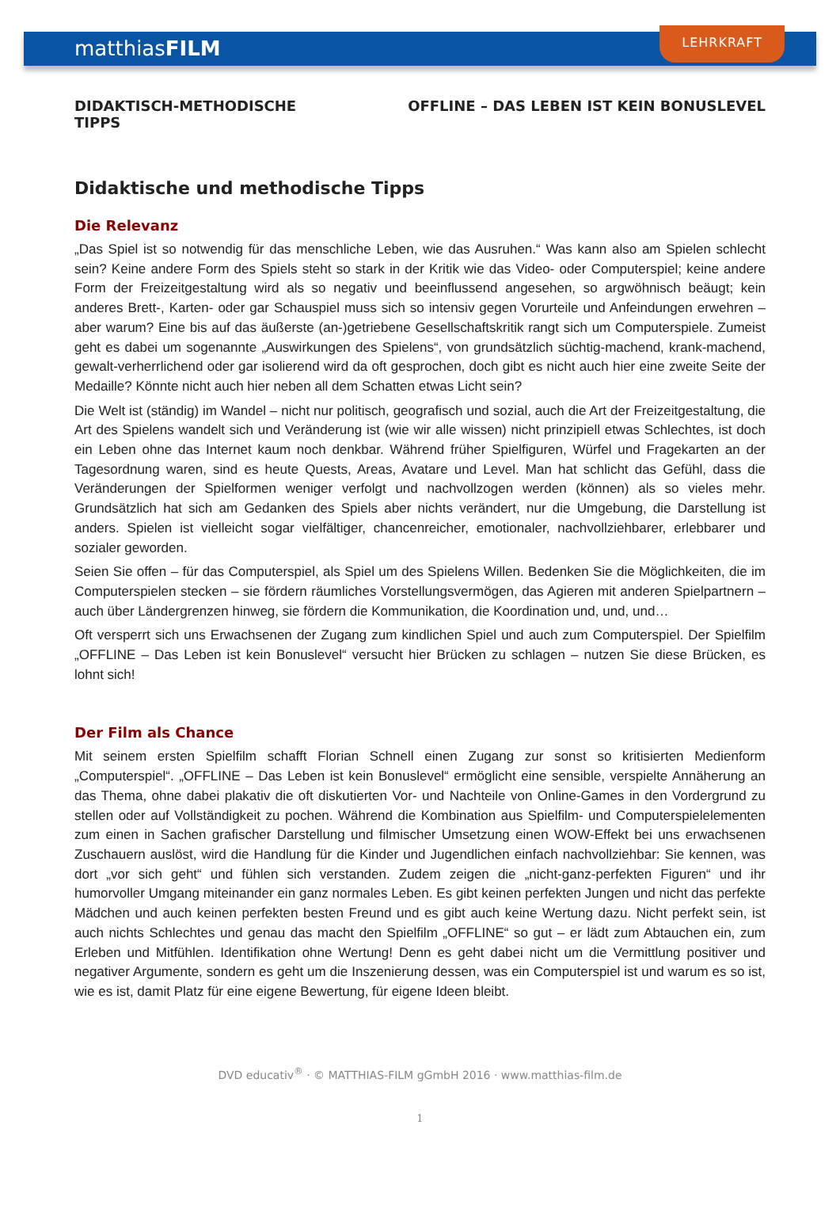matthiasFILM
LEHRKRAFT
DIDAKTISCH-METHODISCHE
TIPPS
OFFLINE – DAS LEBEN IST KEIN BONUSLEVEL
Didaktische und methodische Tipps
Die Relevanz
„Das Spiel ist so notwendig für das menschliche Leben, wie das Ausruhen.“ Was kann also am Spielen schlecht sein? Keine andere Form des Spiels steht so stark in der Kritik wie das Video- oder Computerspiel; keine andere Form der Freizeitgestaltung wird als so negativ und beeinflussend angesehen, so argwöhnisch beäugt; kein anderes Brett-, Karten- oder gar Schauspiel muss sich so intensiv gegen Vorurteile und Anfeindungen erwehren – aber warum? Eine bis auf das äußerste (an-)getriebene Gesellschaftskritik rangt sich um Computerspiele. Zumeist geht es dabei um sogenannte „Auswirkungen des Spielens“, von grundsätzlich süchtig-machend, krank-machend, gewalt-verherrlichend oder gar isolierend wird da oft gesprochen, doch gibt es nicht auch hier eine zweite Seite der Medaille? Könnte nicht auch hier neben all dem Schatten etwas Licht sein?
Die Welt ist (ständig) im Wandel – nicht nur politisch, geografisch und sozial, auch die Art der Freizeitgestaltung, die Art des Spielens wandelt sich und Veränderung ist (wie wir alle wissen) nicht prinzipiell etwas Schlechtes, ist doch ein Leben ohne das Internet kaum noch denkbar. Während früher Spielfiguren, Würfel und Fragekarten an der Tagesordnung waren, sind es heute Quests, Areas, Avatare und Level. Man hat schlicht das Gefühl, dass die Veränderungen der Spielformen weniger verfolgt und nachvollzogen werden (können) als so vieles mehr. Grundsätzlich hat sich am Gedanken des Spiels aber nichts verändert, nur die Umgebung, die Darstellung ist anders. Spielen ist vielleicht sogar vielfältiger, chancenreicher, emotionaler, nachvollziehbarer, erlebbarer und sozialer geworden.
Seien Sie offen – für das Computerspiel, als Spiel um des Spielens Willen. Bedenken Sie die Möglichkeiten, die im Computerspielen stecken – sie fördern räumliches Vorstellungsvermögen, das Agieren mit anderen Spielpartnern – auch über Ländergrenzen hinweg, sie fördern die Kommunikation, die Koordination und, und, und…
Oft versperrt sich uns Erwachsenen der Zugang zum kindlichen Spiel und auch zum Computerspiel. Der Spielfilm „OFFLINE – Das Leben ist kein Bonuslevel“ versucht hier Brücken zu schlagen – nutzen Sie diese Brücken, es lohnt sich!
Der Film als Chance
Mit seinem ersten Spielfilm schafft Florian Schnell einen Zugang zur sonst so kritisierten Medienform „Computerspiel“. „OFFLINE – Das Leben ist kein Bonuslevel“ ermöglicht eine sensible, verspielte Annäherung an das Thema, ohne dabei plakativ die oft diskutierten Vor- und Nachteile von Online-Games in den Vordergrund zu stellen oder auf Vollständigkeit zu pochen. Während die Kombination aus Spielfilm- und Computerspielelementen zum einen in Sachen grafischer Darstellung und filmischer Umsetzung einen WOW-Effekt bei uns erwachsenen Zuschauern auslöst, wird die Handlung für die Kinder und Jugendlichen einfach nachvollziehbar: Sie kennen, was dort „vor sich geht“ und fühlen sich verstanden. Zudem zeigen die „nicht-ganz-perfekten Figuren“ und ihr humorvoller Umgang miteinander ein ganz normales Leben. Es gibt keinen perfekten Jungen und nicht das perfekte Mädchen und auch keinen perfekten besten Freund und es gibt auch keine Wertung dazu. Nicht perfekt sein, ist auch nichts Schlechtes und genau das macht den Spielfilm „OFFLINE“ so gut – er lädt zum Abtauchen ein, zum Erleben und Mitfühlen. Identifikation ohne Wertung! Denn es geht dabei nicht um die Vermittlung positiver und negativer Argumente, sondern es geht um die Inszenierung dessen, was ein Computerspiel ist und warum es so ist, wie es ist, damit Platz für eine eigene Bewertung, für eigene Ideen bleibt.
DVD educativ<sup>®</sup> · © MATTHIAS-FILM gGmbH 2016 · www.matthias-film.de
1